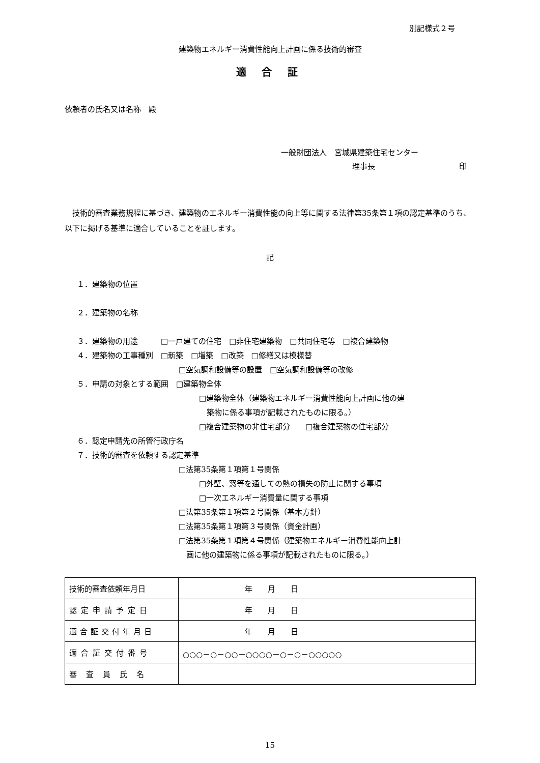別記様式２号
建築物エネルギー消費性能向上計画に係る技術的審査
適 合 証
依頼者の氏名又は名称　殿
一般財団法人　宮城県建築住宅センター
理事長 印
　技術的審査業務規程に基づき、建築物のエネルギー消費性能の向上等に関する法律第35条第１項の認定基準のうち、以下に掲げる基準に適合していることを証します。
記
１．建築物の位置
２．建築物の名称
３．建築物の用途　　　□一戸建ての住宅　□非住宅建築物　□共同住宅等　□複合建築物
４．建築物の工事種別　□新築　□増築　□改築　□修繕又は模様替
□空気調和設備等の設置　□空気調和設備等の改修
５．申請の対象とする範囲　□建築物全体
□建築物全体（建築物エネルギー消費性能向上計画に他の建
　築物に係る事項が記載されたものに限る。）
□複合建築物の非住宅部分　　□複合建築物の住宅部分
６．認定申請先の所管行政庁名
７．技術的審査を依頼する認定基準
□法第35条第１項第１号関係
□外壁、窓等を通しての熱の損失の防止に関する事項
□一次エネルギー消費量に関する事項
□法第35条第１項第２号関係（基本方針）
□法第35条第１項第３号関係（資金計画）
□法第35条第１項第４号関係（建築物エネルギー消費性能向上計
　画に他の建築物に係る事項が記載されたものに限る。）
| 技術的審査依頼年月日 | 年 月 日 |
| 認定申請予定日 | 年 月 日 |
| 適合証交付年月日 | 年 月 日 |
| 適合証交付番号 | ○○○－○－○○－○○○○－○－○－○○○○○ |
| 審査員氏名 | |
15